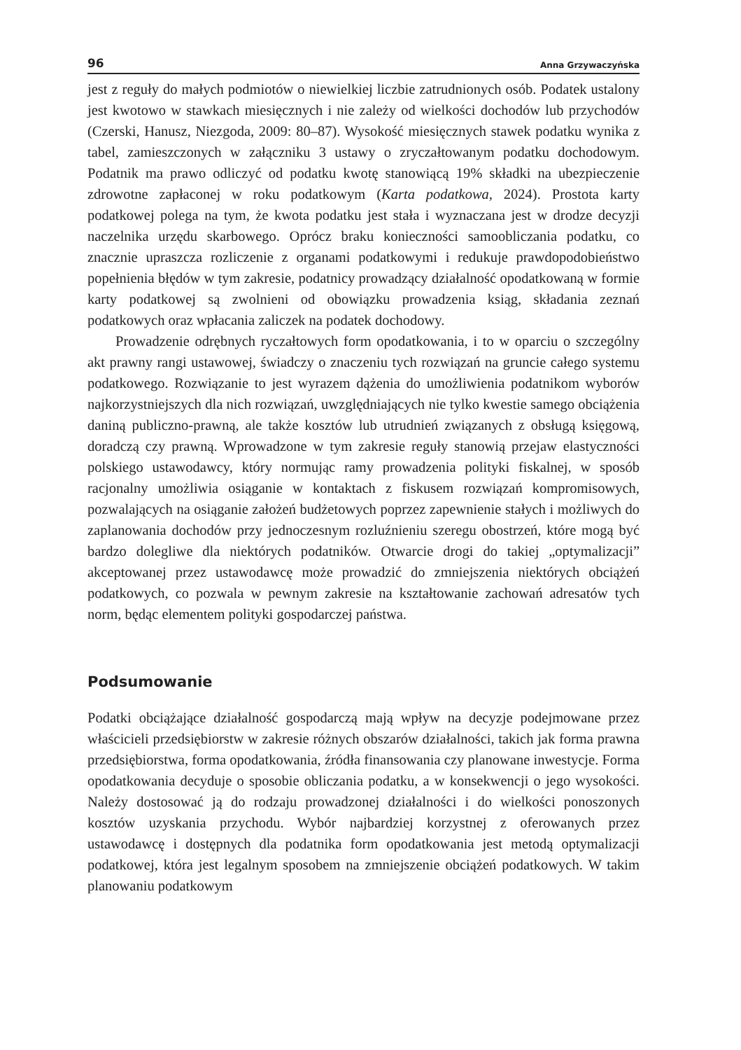96 Anna Grzywaczyńska
jest z reguły do małych podmiotów o niewielkiej liczbie zatrudnionych osób. Podatek ustalony jest kwotowo w stawkach miesięcznych i nie zależy od wielkości dochodów lub przychodów (Czerski, Hanusz, Niezgoda, 2009: 80–87). Wysokość miesięcznych stawek podatku wynika z tabel, zamieszczonych w załączniku 3 ustawy o zryczałtowanym podatku dochodowym. Podatnik ma prawo odliczyć od podatku kwotę stanowiącą 19% składki na ubezpieczenie zdrowotne zapłaconej w roku podatkowym (Karta podatkowa, 2024). Prostota karty podatkowej polega na tym, że kwota podatku jest stała i wyznaczana jest w drodze decyzji naczelnika urzędu skarbowego. Oprócz braku konieczności samoobliczania podatku, co znacznie upraszcza rozliczenie z organami podatkowymi i redukuje prawdopodobieństwo popełnienia błędów w tym zakresie, podatnicy prowadzący działalność opodatkowaną w formie karty podatkowej są zwolnieni od obowiązku prowadzenia ksiąg, składania zeznań podatkowych oraz wpłacania zaliczek na podatek dochodowy.
Prowadzenie odrębnych ryczałtowych form opodatkowania, i to w oparciu o szczególny akt prawny rangi ustawowej, świadczy o znaczeniu tych rozwiązań na gruncie całego systemu podatkowego. Rozwiązanie to jest wyrazem dążenia do umożliwienia podatnikom wyborów najkorzystniejszych dla nich rozwiązań, uwzględniających nie tylko kwestie samego obciążenia daniną publiczno-prawną, ale także kosztów lub utrudnień związanych z obsługą księgową, doradczą czy prawną. Wprowadzone w tym zakresie reguły stanowią przejaw elastyczności polskiego ustawodawcy, który normując ramy prowadzenia polityki fiskalnej, w sposób racjonalny umożliwia osiąganie w kontaktach z fiskusem rozwiązań kompromisowych, pozwalających na osiąganie założeń budżetowych poprzez zapewnienie stałych i możliwych do zaplanowania dochodów przy jednoczesnym rozluźnieniu szeregu obostrzeń, które mogą być bardzo dolegliwe dla niektórych podatników. Otwarcie drogi do takiej „optymalizacji” akceptowanej przez ustawodawcę może prowadzić do zmniejszenia niektórych obciążeń podatkowych, co pozwala w pewnym zakresie na kształtowanie zachowań adresatów tych norm, będąc elementem polityki gospodarczej państwa.
Podsumowanie
Podatki obciążające działalność gospodarczą mają wpływ na decyzje podejmowane przez właścicieli przedsiębiorstw w zakresie różnych obszarów działalności, takich jak forma prawna przedsiębiorstwa, forma opodatkowania, źródła finansowania czy planowane inwestycje. Forma opodatkowania decyduje o sposobie obliczania podatku, a w konsekwencji o jego wysokości. Należy dostosować ją do rodzaju prowadzonej działalności i do wielkości ponoszonych kosztów uzyskania przychodu. Wybór najbardziej korzystnej z oferowanych przez ustawodawcę i dostępnych dla podatnika form opodatkowania jest metodą optymalizacji podatkowej, która jest legalnym sposobem na zmniejszenie obciążeń podatkowych. W takim planowaniu podatkowym